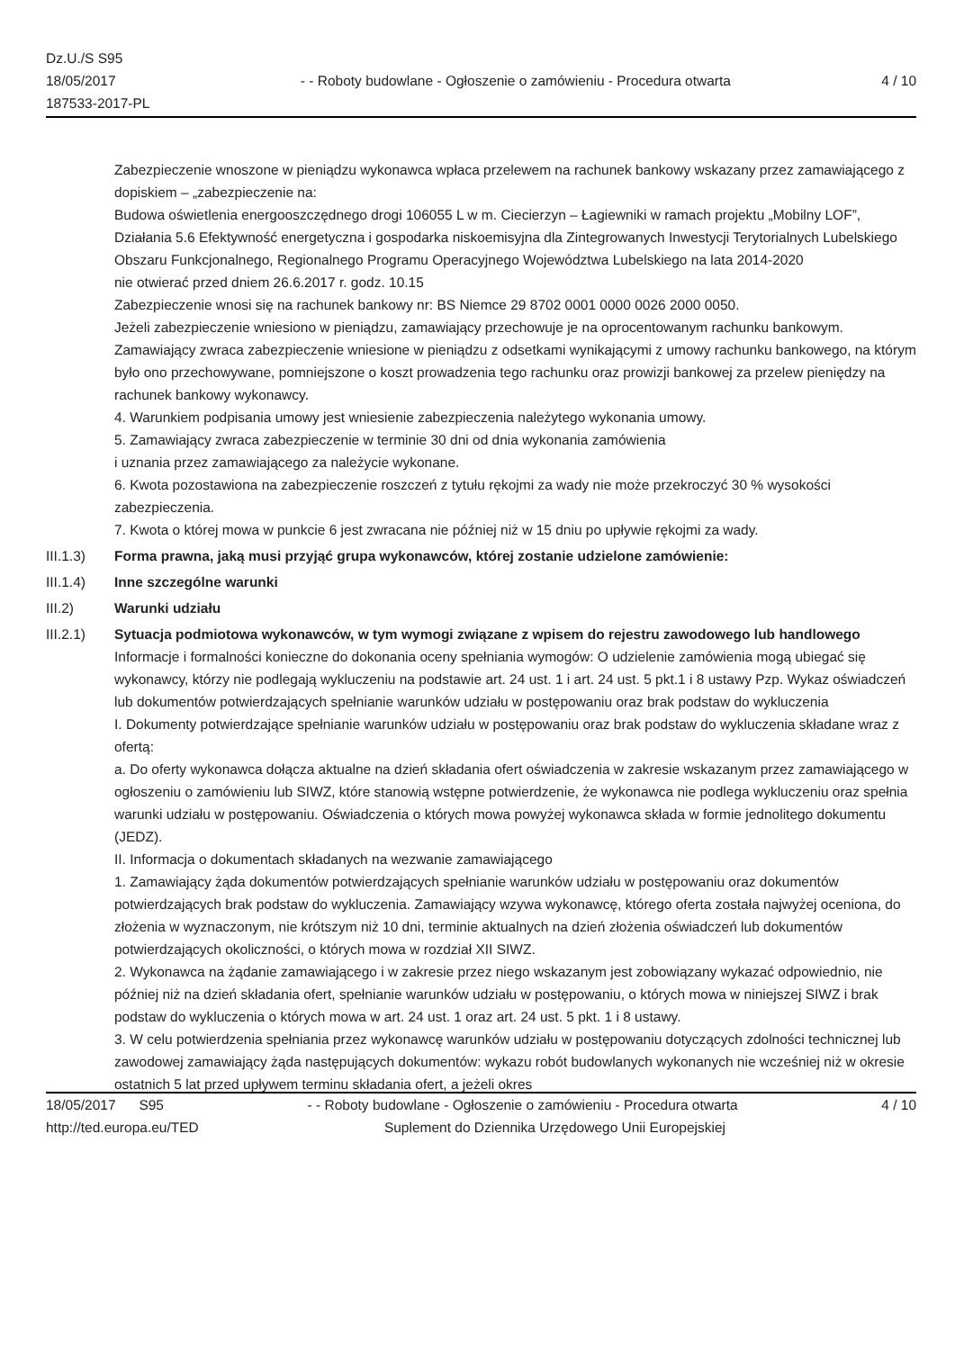Dz.U./S S95
18/05/2017
187533-2017-PL
- - Roboty budowlane - Ogłoszenie o zamówieniu - Procedura otwarta
4 / 10
Zabezpieczenie wnoszone w pieniądzu wykonawca wpłaca przelewem na rachunek bankowy wskazany przez zamawiającego z dopiskiem – „zabezpieczenie na:
Budowa oświetlenia energooszczędnego drogi 106055 L w m. Ciecierzyn – Łagiewniki w ramach projektu „Mobilny LOF”, Działania 5.6 Efektywność energetyczna i gospodarka niskoemisyjna dla Zintegrowanych Inwestycji Terytorialnych Lubelskiego Obszaru Funkcjonalnego, Regionalnego Programu Operacyjnego Województwa Lubelskiego na lata 2014-2020
nie otwierać przed dniem 26.6.2017 r. godz. 10.15
Zabezpieczenie wnosi się na rachunek bankowy nr: BS Niemce 29 8702 0001 0000 0026 2000 0050.
Jeżeli zabezpieczenie wniesiono w pieniądzu, zamawiający przechowuje je na oprocentowanym rachunku bankowym. Zamawiający zwraca zabezpieczenie wniesione w pieniądzu z odsetkami wynikającymi z umowy rachunku bankowego, na którym było ono przechowywane, pomniejszone o koszt prowadzenia tego rachunku oraz prowizji bankowej za przelew pieniędzy na rachunek bankowy wykonawcy.
4. Warunkiem podpisania umowy jest wniesienie zabezpieczenia należytego wykonania umowy.
5. Zamawiający zwraca zabezpieczenie w terminie 30 dni od dnia wykonania zamówienia
i uznania przez zamawiającego za należycie wykonane.
6. Kwota pozostawiona na zabezpieczenie roszczeń z tytułu rękojmi za wady nie może przekroczyć 30 % wysokości zabezpieczenia.
7. Kwota o której mowa w punkcie 6 jest zwracana nie później niż w 15 dniu po upływie rękojmi za wady.
III.1.3) Forma prawna, jaką musi przyjąć grupa wykonawców, której zostanie udzielone zamówienie:
III.1.4) Inne szczególne warunki
III.2) Warunki udziału
III.2.1) Sytuacja podmiotowa wykonawców, w tym wymogi związane z wpisem do rejestru zawodowego lub handlowego
Informacje i formalności konieczne do dokonania oceny spełniania wymogów: O udzielenie zamówienia mogą ubiegać się wykonawcy, którzy nie podlegają wykluczeniu na podstawie art. 24 ust. 1 i art. 24 ust. 5 pkt.1 i 8 ustawy Pzp. Wykaz oświadczeń lub dokumentów potwierdzających spełnianie warunków udziału w postępowaniu oraz brak podstaw do wykluczenia
I. Dokumenty potwierdzające spełnianie warunków udziału w postępowaniu oraz brak podstaw do wykluczenia składane wraz z ofertą:
a. Do oferty wykonawca dołącza aktualne na dzień składania ofert oświadczenia w zakresie wskazanym przez zamawiającego w ogłoszeniu o zamówieniu lub SIWZ, które stanowią wstępne potwierdzenie, że wykonawca nie podlega wykluczeniu oraz spełnia warunki udziału w postępowaniu. Oświadczenia o których mowa powyżej wykonawca składa w formie jednolitego dokumentu (JEDZ).
II. Informacja o dokumentach składanych na wezwanie zamawiającego
1. Zamawiający żąda dokumentów potwierdzających spełnianie warunków udziału w postępowaniu oraz dokumentów potwierdzających brak podstaw do wykluczenia. Zamawiający wzywa wykonawcę, którego oferta została najwyżej oceniona, do złożenia w wyznaczonym, nie krótszym niż 10 dni, terminie aktualnych na dzień złożenia oświadczeń lub dokumentów potwierdzających okoliczności, o których mowa w rozdział XII SIWZ.
2. Wykonawca na żądanie zamawiającego i w zakresie przez niego wskazanym jest zobowiązany wykazać odpowiednio, nie później niż na dzień składania ofert, spełnianie warunków udziału w postępowaniu, o których mowa w niniejszej SIWZ i brak podstaw do wykluczenia o których mowa w art. 24 ust. 1 oraz art. 24 ust. 5 pkt. 1 i 8 ustawy.
3. W celu potwierdzenia spełniania przez wykonawcę warunków udziału w postępowaniu dotyczących zdolności technicznej lub zawodowej zamawiający żąda następujących dokumentów: wykazu robót budowlanych wykonanych nie wcześniej niż w okresie ostatnich 5 lat przed upływem terminu składania ofert, a jeżeli okres
18/05/2017 S95 - - Roboty budowlane - Ogłoszenie o zamówieniu - Procedura otwarta
4 / 10
http://ted.europa.eu/TED Suplement do Dziennika Urzędowego Unii Europejskiej